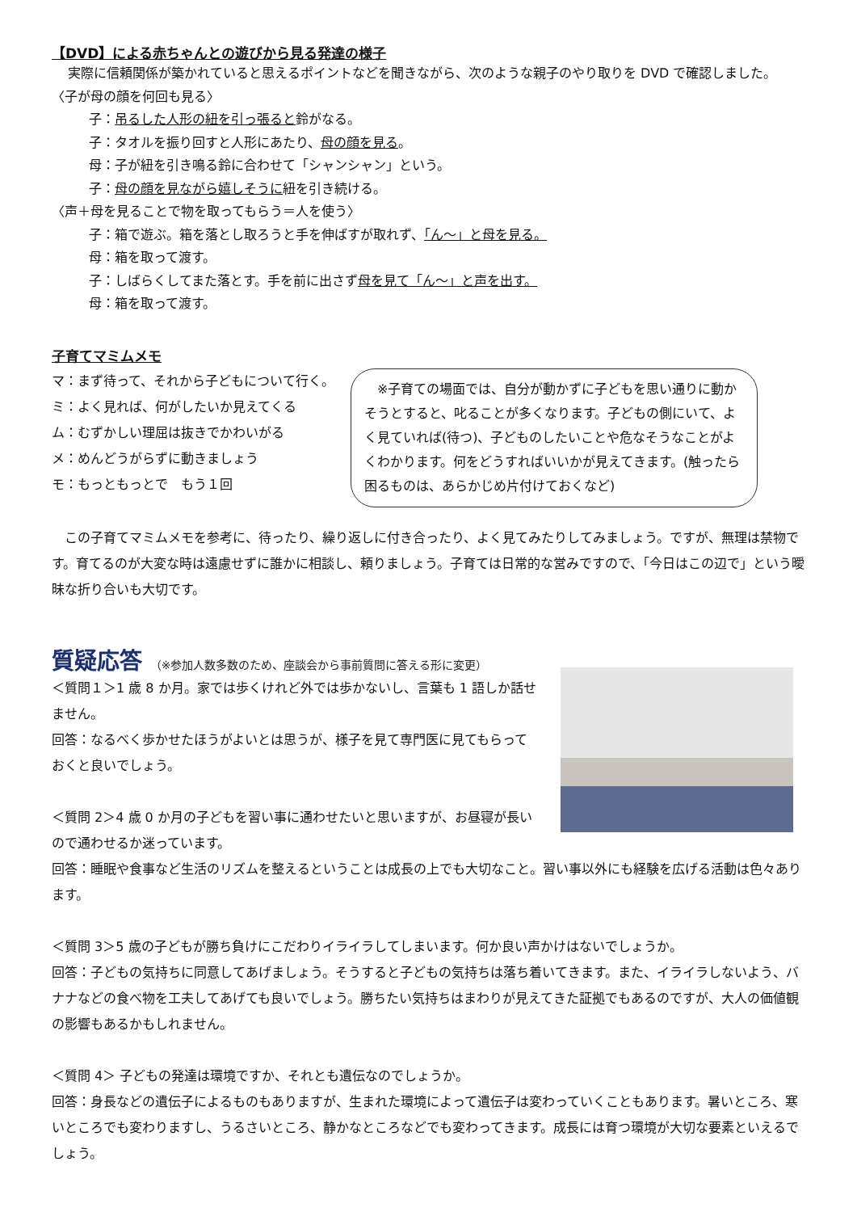【DVD】による赤ちゃんとの遊びから見る発達の様子
実際に信頼関係が築かれていると思えるポイントなどを聞きながら、次のような親子のやり取りを DVD で確認しました。
〈子が母の顔を何回も見る〉
子：吊るした人形の紐を引っ張ると鈴がなる。
子：タオルを振り回すと人形にあたり、母の顔を見る。
母：子が紐を引き鳴る鈴に合わせて「シャンシャン」という。
子：母の顔を見ながら嬉しそうに紐を引き続ける。
〈声＋母を見ることで物を取ってもらう＝人を使う〉
子：箱で遊ぶ。箱を落とし取ろうと手を伸ばすが取れず、「ん～」と母を見る。
母：箱を取って渡す。
子：しばらくしてまた落とす。手を前に出さず母を見て「ん～」と声を出す。
母：箱を取って渡す。
子育てマミムメモ
マ：まず待って、それから子どもについて行く。
ミ：よく見れば、何がしたいか見えてくる
ム：むずかしい理屈は抜きでかわいがる
メ：めんどうがらずに動きましょう
モ：もっともっとで　もう１回
　※子育ての場面では、自分が動かずに子どもを思い通りに動かそうとすると、叱ることが多くなります。子どもの側にいて、よく見ていれば(待つ)、子どものしたいことや危なそうなことがよくわかります。何をどうすればいいかが見えてきます。(触ったら困るものは、あらかじめ片付けておくなど)
　この子育てマミムメモを参考に、待ったり、繰り返しに付き合ったり、よく見てみたりしてみましょう。ですが、無理は禁物です。育てるのが大変な時は遠慮せずに誰かに相談し、頼りましょう。子育ては日常的な営みですので、「今日はこの辺で」という曖昧な折り合いも大切です。
質疑応答 （※参加人数多数のため、座談会から事前質問に答える形に変更）
＜質問１＞1 歳 8 か月。家では歩くけれど外では歩かないし、言葉も 1 語しか話せません。
回答：なるべく歩かせたほうがよいとは思うが、様子を見て専門医に見てもらっておくと良いでしょう。
＜質問 2＞4 歳 0 か月の子どもを習い事に通わせたいと思いますが、お昼寝が長いので通わせるか迷っています。
回答：睡眠や食事など生活のリズムを整えるということは成長の上でも大切なこと。習い事以外にも経験を広げる活動は色々あります。
＜質問 3＞5 歳の子どもが勝ち負けにこだわりイライラしてしまいます。何か良い声かけはないでしょうか。
回答：子どもの気持ちに同意してあげましょう。そうすると子どもの気持ちは落ち着いてきます。また、イライラしないよう、バナナなどの食べ物を工夫してあげても良いでしょう。勝ちたい気持ちはまわりが見えてきた証拠でもあるのですが、大人の価値観の影響もあるかもしれません。
＜質問 4＞ 子どもの発達は環境ですか、それとも遺伝なのでしょうか。
回答：身長などの遺伝子によるものもありますが、生まれた環境によって遺伝子は変わっていくこともあります。暑いところ、寒いところでも変わりますし、うるさいところ、静かなところなどでも変わってきます。成長には育つ環境が大切な要素といえるでしょう。